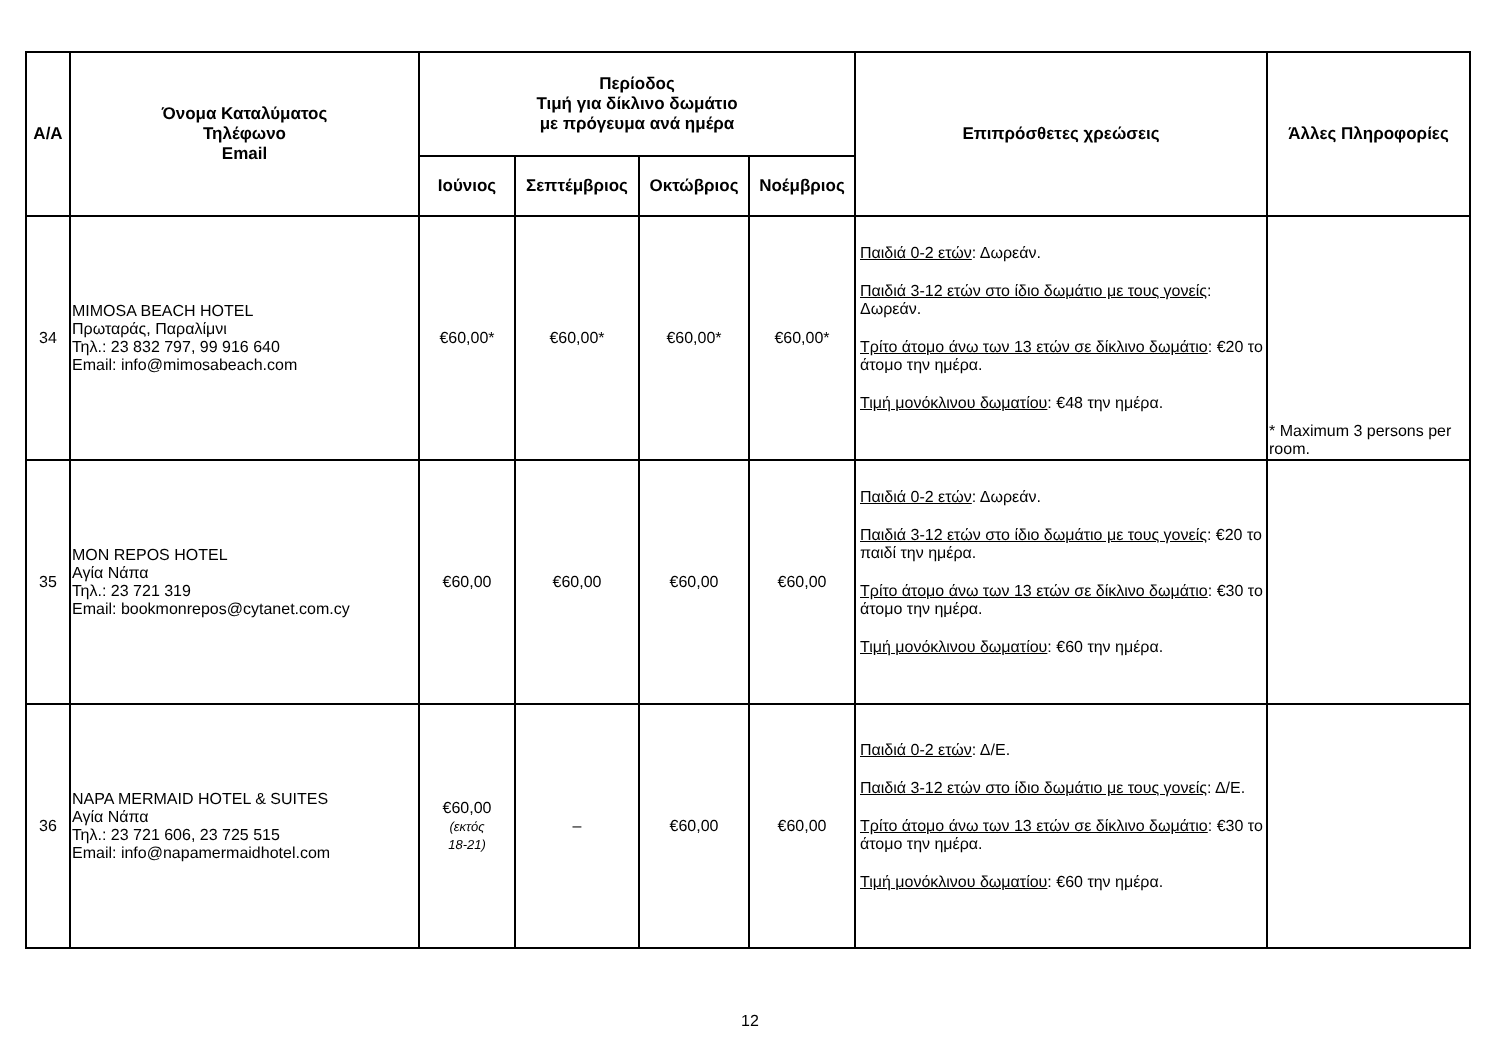| Α/Α | Όνομα Καταλύματος Τηλέφωνο Email | Περίοδος Τιμή για δίκλινο δωμάτιο με πρόγευμα ανά ημέρα | | | | Επιπρόσθετες χρεώσεις | Άλλες Πληροφορίες |
| --- | --- | --- | --- | --- | --- | --- | --- |
| | | Ιούνιος | Σεπτέμβριος | Οκτώβριος | Νοέμβριος | | |
| 34 | MIMOSA BEACH HOTEL Πρωταράς, Παραλίμνι Τηλ.: 23 832 797, 99 916 640 Email: info@mimosabeach.com | €60,00* | €60,00* | €60,00* | €60,00* | Παιδιά 0-2 ετών : Δωρεάν. Παιδιά 3-12 ετών στο ίδιο δωμάτιο με τους γονείς : Δωρεάν. Τρίτο άτομο άνω των 13 ετών σε δίκλινο δωμάτιο : €20 το άτομο την ημέρα. Τιμή μονόκλινου δωματίου : €48 την ημέρα. | * Maximum 3 persons per room. |
| 35 | MON REPOS HOTEL Αγία Νάπα Τηλ.: 23 721 319 Email: bookmonrepos@cytanet.com.cy | €60,00 | €60,00 | €60,00 | €60,00 | Παιδιά 0-2 ετών : Δωρεάν. Παιδιά 3-12 ετών στο ίδιο δωμάτιο με τους γονείς : €20 το παιδί την ημέρα. Τρίτο άτομο άνω των 13 ετών σε δίκλινο δωμάτιο : €30 το άτομο την ημέρα. Τιμή μονόκλινου δωματίου : €60 την ημέρα. | |
| 36 | NAPA MERMAID HOTEL & SUITES Αγία Νάπα Τηλ.: 23 721 606, 23 725 515 Email: info@napamermaidhotel.com | €60,00 (εκτός 18-21) | – | €60,00 | €60,00 | Παιδιά 0-2 ετών : Δ/Ε. Παιδιά 3-12 ετών στο ίδιο δωμάτιο με τους γονείς : Δ/Ε. Τρίτο άτομο άνω των 13 ετών σε δίκλινο δωμάτιο : €30 το άτομο την ημέρα. Τιμή μονόκλινου δωματίου : €60 την ημέρα. | |
12